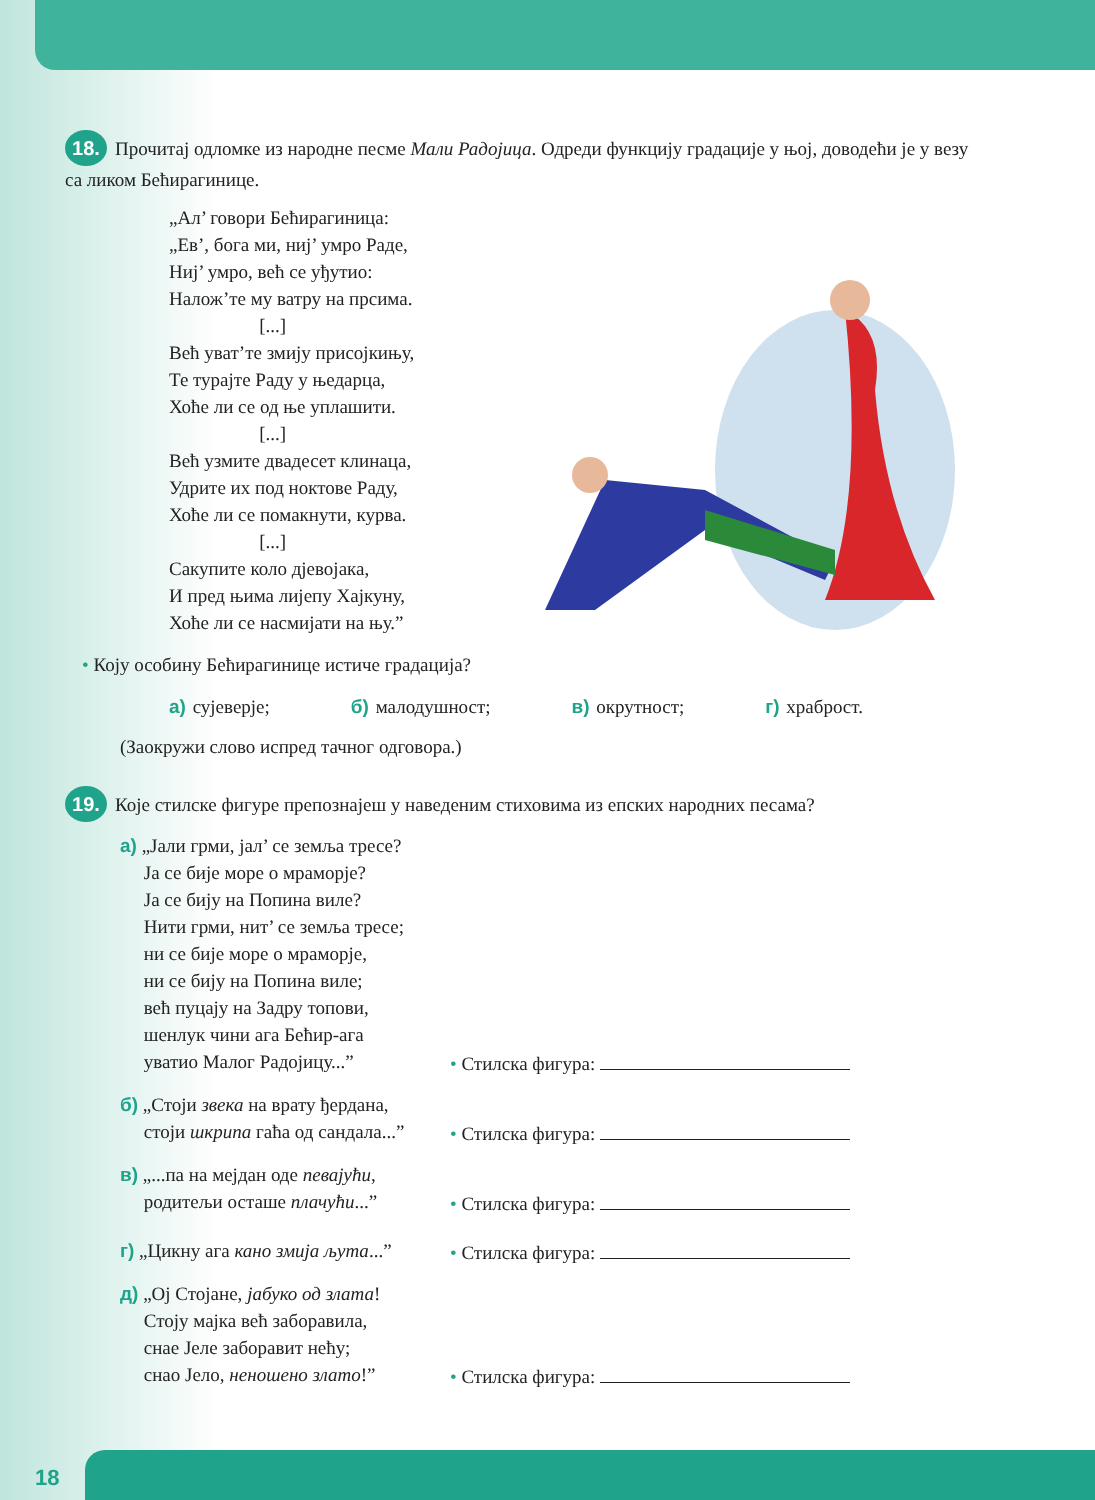18. Прочитај одломке из народне песме Мали Радојица. Одреди функцију градације у њој, доводећи је у везу са ликом Бећирагинице.
„Ал’ говори Бећирагиница:
„Ев’, бога ми, ниј’ умро Раде,
Ниј’ умро, већ се уђутио:
Налож’те му ватру на прсима.
[...]
Већ уват’те змију присојкињу,
Те турајте Раду у њедарца,
Хоће ли се од ње уплашити.
[...]
Већ узмите двадесет клинаца,
Удрите их под ноктове Раду,
Хоће ли се помакнути, курва.
[...]
Сакупите коло дјевојака,
И пред њима лијепу Хајкуну,
Хоће ли се насмијати на њу.”
• Коју особину Бећирагинице истиче градација?
а) сујеверје; б) малодушност; в) окрутност; г) храброст.
(Заокружи слово испред тачног одговора.)
19. Које стилске фигуре препознајеш у наведеним стиховима из епских народних песама?
а) „Јали грми, јал’ се земља тресе?
Ја се бије море о мраморје?
Ја се бију на Попина виле?
Нити грми, нит’ се земља тресе;
ни се бије море о мраморје,
ни се бију на Попина виле;
већ пуцају на Задру топови,
шенлук чини ага Бећир-ага
уватио Малог Радојицу...”
• Стилска фигура:
б) „Стоји звека на врату ђердана,
стоји шкрипа гаћа од сандала...”
• Стилска фигура:
в) „...па на мејдан оде певајући,
родитељи осташе плачући...”
• Стилска фигура:
г) „Цикну ага кано змија љута...”
• Стилска фигура:
д) „Ој Стојане, јабуко од злата!
Стоју мајка већ заборавила,
снае Јеле заборавит нећу;
снао Јело, неношено злато!”
• Стилска фигура:
18